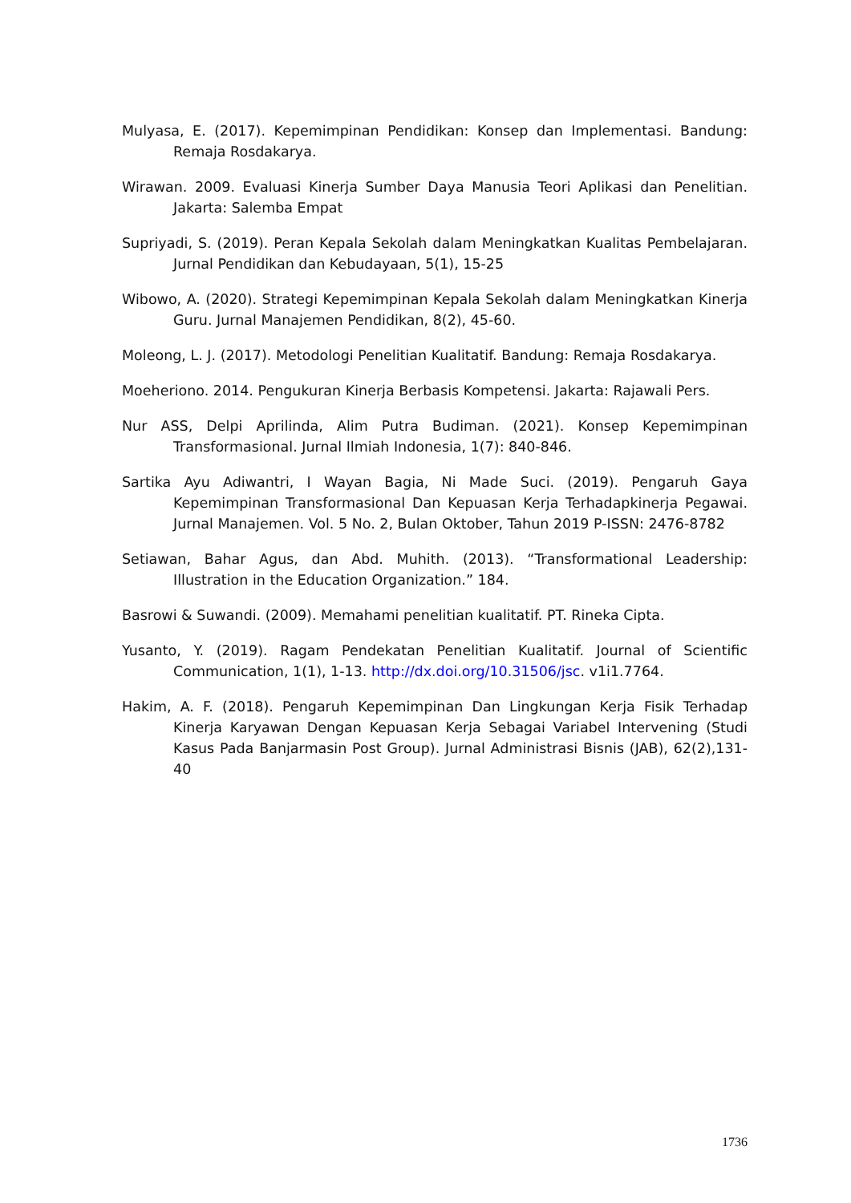Mulyasa, E. (2017). Kepemimpinan Pendidikan: Konsep dan Implementasi. Bandung: Remaja Rosdakarya.
Wirawan. 2009. Evaluasi Kinerja Sumber Daya Manusia Teori Aplikasi dan Penelitian. Jakarta: Salemba Empat
Supriyadi, S. (2019). Peran Kepala Sekolah dalam Meningkatkan Kualitas Pembelajaran. Jurnal Pendidikan dan Kebudayaan, 5(1), 15-25
Wibowo, A. (2020). Strategi Kepemimpinan Kepala Sekolah dalam Meningkatkan Kinerja Guru. Jurnal Manajemen Pendidikan, 8(2), 45-60.
Moleong, L. J. (2017). Metodologi Penelitian Kualitatif. Bandung: Remaja Rosdakarya.
Moeheriono. 2014. Pengukuran Kinerja Berbasis Kompetensi. Jakarta: Rajawali Pers.
Nur ASS, Delpi Aprilinda, Alim Putra Budiman. (2021). Konsep Kepemimpinan Transformasional. Jurnal Ilmiah Indonesia, 1(7): 840-846.
Sartika Ayu Adiwantri, I Wayan Bagia, Ni Made Suci. (2019). Pengaruh Gaya Kepemimpinan Transformasional Dan Kepuasan Kerja Terhadapkinerja Pegawai. Jurnal Manajemen. Vol. 5 No. 2, Bulan Oktober, Tahun 2019 P-ISSN: 2476-8782
Setiawan, Bahar Agus, dan Abd. Muhith. (2013). “Transformational Leadership: Illustration in the Education Organization.” 184.
Basrowi & Suwandi. (2009). Memahami penelitian kualitatif. PT. Rineka Cipta.
Yusanto, Y. (2019). Ragam Pendekatan Penelitian Kualitatif. Journal of Scientific Communication, 1(1), 1-13. http://dx.doi.org/10.31506/jsc. v1i1.7764.
Hakim, A. F. (2018). Pengaruh Kepemimpinan Dan Lingkungan Kerja Fisik Terhadap Kinerja Karyawan Dengan Kepuasan Kerja Sebagai Variabel Intervening (Studi Kasus Pada Banjarmasin Post Group). Jurnal Administrasi Bisnis (JAB), 62(2),131-40
1736